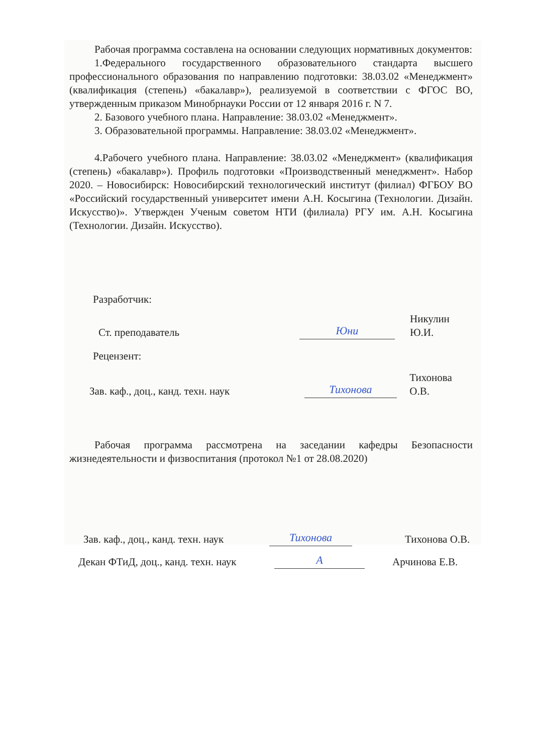Рабочая программа составлена на основании следующих нормативных документов:
1.Федерального государственного образовательного стандарта высшего профессионального образования по направлению подготовки: 38.03.02 «Менеджмент» (квалификация (степень) «бакалавр»), реализуемой в соответствии с ФГОС ВО, утвержденным приказом Минобрнауки России от 12 января 2016 г. N 7.
2. Базового учебного плана. Направление: 38.03.02 «Менеджмент».
3. Образовательной программы. Направление: 38.03.02 «Менеджмент».
4.Рабочего учебного плана. Направление: 38.03.02 «Менеджмент» (квалификация (степень) «бакалавр»). Профиль подготовки «Производственный менеджмент». Набор 2020. – Новосибирск: Новосибирский технологический институт (филиал) ФГБОУ ВО «Российский государственный университет имени А.Н. Косыгина (Технологии. Дизайн. Искусство)». Утвержден Ученым советом НТИ (филиала) РГУ им. А.Н. Косыгина (Технологии. Дизайн. Искусство).
Разработчик:
Ст. преподаватель Юни Никулин Ю.И.
Рецензент:
Зав. каф., доц., канд. техн. наук Тихонова Тихонова О.В.
Рабочая программа рассмотрена на заседании кафедры Безопасности жизнедеятельности и физвоспитания (протокол №1 от 28.08.2020)
Зав. каф., доц., канд. техн. наук Тихонова Тихонова О.В.
Декан ФТиД, доц., канд. техн. наук А Арчинова Е.В.